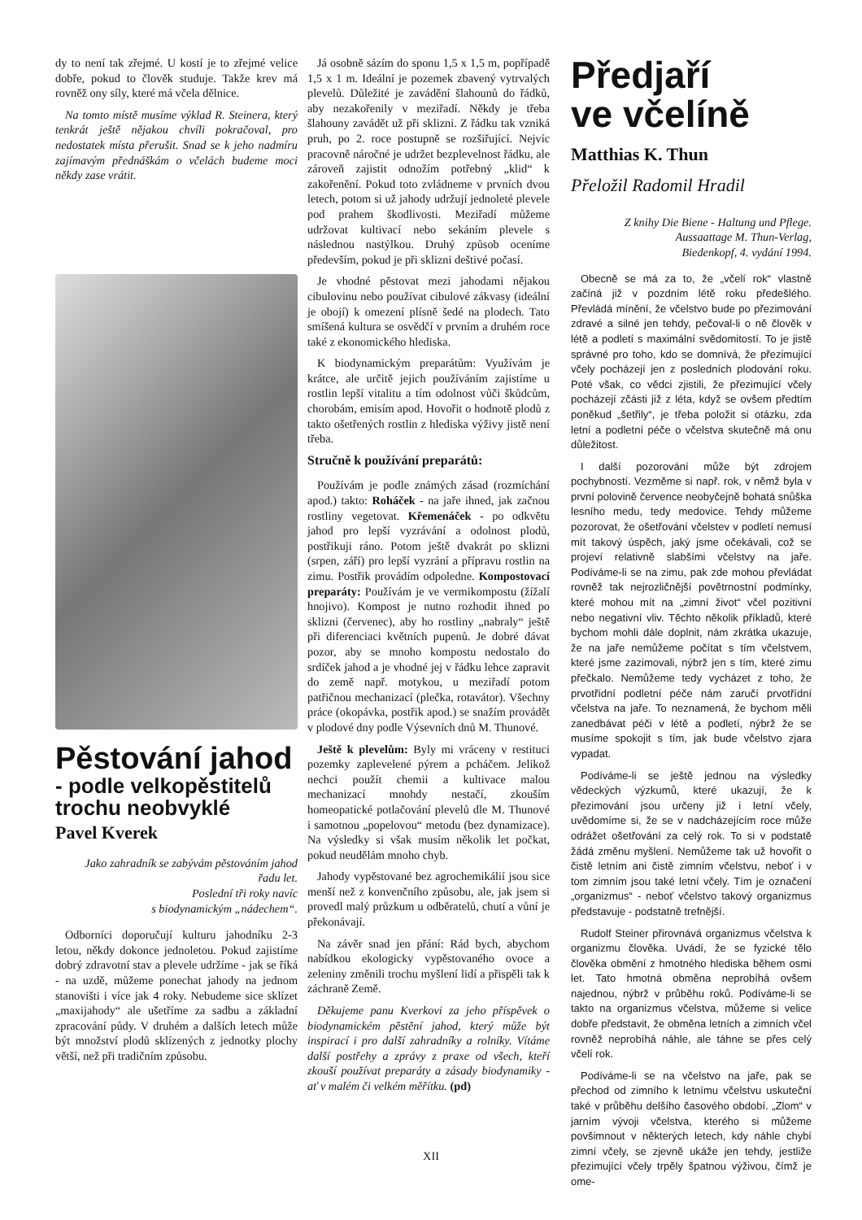dy to není tak zřejmé. U kostí je to zřejmé velice dobře, pokud to člověk studuje. Takže krev má rovněž ony síly, které má včela dělnice.
Na tomto místě musíme výklad R. Steinera, který tenkrát ještě nějakou chvíli pokračoval, pro nedostatek místa přerušit. Snad se k jeho nadmíru zajímavým přednáškám o včelách budeme moci někdy zase vrátit.
Pěstování jahod
- podle velkopěstitelů trochu neobvyklé
Pavel Kverek
Jako zahradník se zabývám pěstováním jahod řadu let.
Poslední tři roky navíc
s biodynamickým „nádechem“.
Odborníci doporučují kulturu jahodníku 2-3 letou, někdy dokonce jednoletou. Pokud zajistíme dobrý zdravotní stav a plevele udržíme - jak se říká - na uzdě, můžeme ponechat jahody na jednom stanovišti i více jak 4 roky. Nebudeme sice sklízet „maxijahody“ ale ušetříme za sadbu a základní zpracování půdy. V druhém a dalších letech může být množství plodů sklízených z jednotky plochy větší, než při tradičním způsobu.
Já osobně sázím do sponu 1,5 x 1,5 m, popřípadě 1,5 x 1 m. Ideální je pozemek zbavený vytrvalých plevelů. Důležité je zavádění šlahounů do řádků, aby nezakořenily v meziřadí. Někdy je třeba šlahouny zavádět už při sklizni. Z řádku tak vzniká pruh, po 2. roce postupně se rozšiřující. Nejvíc pracovně náročné je udržet bezplevelnost řádku, ale zároveň zajistit odnožím potřebný „klid“ k zakořenění. Pokud toto zvládneme v prvních dvou letech, potom si už jahody udržují jednoleté plevele pod prahem škodlivosti. Meziřadí můžeme udržovat kultivací nebo sekáním plevele s následnou nastýlkou. Druhý způsob oceníme především, pokud je při sklizni deštivé počasí.
Je vhodné pěstovat mezi jahodami nějakou cibulovinu nebo používat cibulové zákvasy (ideální je obojí) k omezení plísně šedé na plodech. Tato smíšená kultura se osvědčí v prvním a druhém roce také z ekonomického hlediska.
K biodynamickým preparátům: Využívám je krátce, ale určitě jejich používáním zajistíme u rostlin lepší vitalitu a tím odolnost vůči škůdcům, chorobám, emisím apod. Hovořit o hodnotě plodů z takto ošetřených rostlin z hlediska výživy jistě není třeba.
Stručně k používání preparátů:
Používám je podle známých zásad (rozmíchání apod.) takto: Roháček - na jaře ihned, jak začnou rostliny vegetovat. Křemenáček - po odkvětu jahod pro lepší vyzrávání a odolnost plodů, postřikuji ráno. Potom ještě dvakrát po sklizni (srpen, září) pro lepší vyzrání a přípravu rostlin na zimu. Postřik provádím odpoledne. Kompostovací preparáty: Používám je ve vermikompostu (žížalí hnojivo). Kompost je nutno rozhodit ihned po sklizni (červenec), aby ho rostliny „nabraly“ ještě při diferenciaci květních pupenů. Je dobré dávat pozor, aby se mnoho kompostu nedostalo do srdíček jahod a je vhodné jej v řádku lehce zapravit do země např. motykou, u meziřadí potom patřičnou mechanizací (plečka, rotavátor). Všechny práce (okopávka, postřik apod.) se snažím provádět v plodové dny podle Výsevních dnů M. Thunové.
Ještě k plevelům: Byly mi vráceny v restituci pozemky zaplevelené pýrem a pcháčem. Jelikož nechci použít chemii a kultivace malou mechanizací mnohdy nestačí, zkouším homeopatické potlačování plevelů dle M. Thunové i samotnou „popelovou“ metodu (bez dynamizace). Na výsledky si však musím několik let počkat, pokud neudělám mnoho chyb.
Jahody vypěstované bez agrochemikálií jsou sice menší než z konvenčního způsobu, ale, jak jsem si provedl malý průzkum u odběratelů, chutí a vůní je překonávají.
Na závěr snad jen přání: Rád bych, abychom nabídkou ekologicky vypěstovaného ovoce a zeleniny změnili trochu myšlení lidí a přispěli tak k záchraně Země.
Děkujeme panu Kverkovi za jeho příspěvek o biodynamickém pěstění jahod, který může být inspirací i pro další zahradníky a rolníky. Vítáme další postřehy a zprávy z praxe od všech, kteří zkouší používat preparáty a zásady biodynamiky - ať v malém či velkém měřítku. (pd)
Předjaří
ve včelíně
Matthias K. Thun
Přeložil Radomil Hradil
Z knihy Die Biene - Haltung und Pflege.
Aussaattage M. Thun-Verlag,
Biedenkopf, 4. vydání 1994.
Obecně se má za to, že „včelí rok“ vlastně začíná již v pozdním létě roku předešlého. Převládá mínění, že včelstvo bude po přezimování zdravé a silné jen tehdy, pečoval-li o ně člověk v létě a podletí s maximální svědomitostí. To je jistě správné pro toho, kdo se domnívá, že přezimující včely pocházejí jen z posledních plodování roku. Poté však, co vědci zjistili, že přezimující včely pocházejí zčásti již z léta, když se ovšem předtím poněkud „šetřily“, je třeba položit si otázku, zda letní a podletní péče o včelstva skutečně má onu důležitost.
I další pozorování může být zdrojem pochybností. Vezměme si např. rok, v němž byla v první polovině července neobyčejně bohatá snůška lesního medu, tedy medovice. Tehdy můžeme pozorovat, že ošetřování včelstev v podletí nemusí mít takový úspěch, jaký jsme očekávali, což se projeví relativně slabšími včelstvy na jaře. Podíváme-li se na zimu, pak zde mohou převládat rovněž tak nejrozličnější povětrnostní podmínky, které mohou mít na „zimní život“ včel pozitivní nebo negativní vliv. Těchto několik příkladů, které bychom mohli dále doplnit, nám zkrátka ukazuje, že na jaře nemůžeme počítat s tím včelstvem, které jsme zazimovali, nýbrž jen s tím, které zimu přečkalo. Nemůžeme tedy vycházet z toho, že prvotřídní podletní péče nám zaručí prvotřídní včelstva na jaře. To neznamená, že bychom měli zanedbávat péči v létě a podletí, nýbrž že se musíme spokojit s tím, jak bude včelstvo zjara vypadat.
Podíváme-li se ještě jednou na výsledky vědeckých výzkumů, které ukazují, že k přezimování jsou určeny již i letní včely, uvědomíme si, že se v nadcházejícím roce může odrážet ošetřování za celý rok. To si v podstatě žádá změnu myšlení. Nemůžeme tak už hovořit o čistě letním ani čistě zimním včelstvu, neboť i v tom zimním jsou také letní včely. Tím je označení „organizmus“ - neboť včelstvo takový organizmus představuje - podstatně trefnější.
Rudolf Steiner přirovnává organizmus včelstva k organizmu člověka. Uvádí, že se fyzické tělo člověka obmění z hmotného hlediska během osmi let. Tato hmotná obměna neprobíhá ovšem najednou, nýbrž v průběhu roků. Podíváme-li se takto na organizmus včelstva, můžeme si velice dobře představit, že obměna letních a zimních včel rovněž neprobíhá náhle, ale táhne se přes celý včelí rok.
Podíváme-li se na včelstvo na jaře, pak se přechod od zimního k letnímu včelstvu uskuteční také v průběhu delšího časového období. „Zlom“ v jarním vývoji včelstva, kterého si můžeme povšimnout v některých letech, kdy náhle chybí zimní včely, se zjevně ukáže jen tehdy, jestliže přezimující včely trpěly špatnou výživou, čímž je ome-
XII